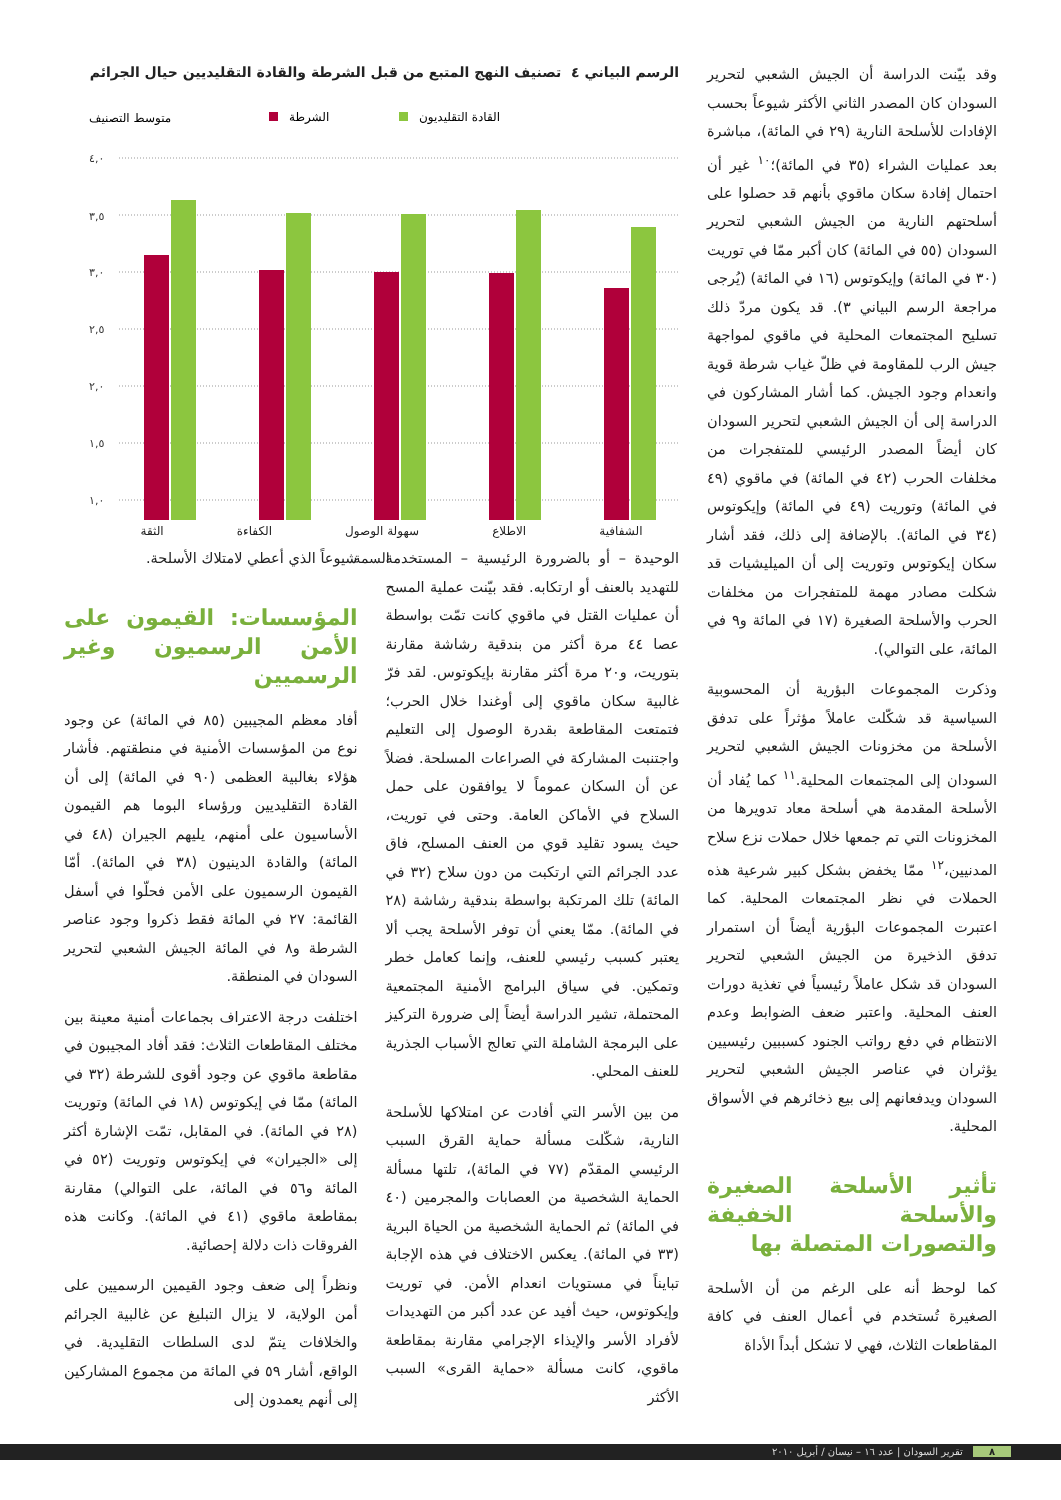وقد بيّنت الدراسة أن الجيش الشعبي لتحرير السودان كان المصدر الثاني الأكثر شيوعاً بحسب الإفادات للأسلحة النارية (٢٩ في المائة)، مباشرة بعد عمليات الشراء (٣٥ في المائة)؛<sup>١٠</sup> غير أن احتمال إفادة سكان ماقوي بأنهم قد حصلوا على أسلحتهم النارية من الجيش الشعبي لتحرير السودان (٥٥ في المائة) كان أكبر ممّا في توريت (٣٠ في المائة) وإيكوتوس (١٦ في المائة) (يُرجى مراجعة الرسم البياني ٣). قد يكون مردّ ذلك تسليح المجتمعات المحلية في ماقوي لمواجهة جيش الرب للمقاومة في ظلّ غياب شرطة قوية وانعدام وجود الجيش. كما أشار المشاركون في الدراسة إلى أن الجيش الشعبي لتحرير السودان كان أيضاً المصدر الرئيسي للمتفجرات من مخلفات الحرب (٤٢ في المائة) في ماقوي (٤٩ في المائة) وتوريت (٤٩ في المائة) وإيكوتوس (٣٤ في المائة). بالإضافة إلى ذلك، فقد أشار سكان إيكوتوس وتوريت إلى أن الميليشيات قد شكلت مصادر مهمة للمتفجرات من مخلفات الحرب والأسلحة الصغيرة (١٧ في المائة و٩ في المائة، على التوالي).
وذكرت المجموعات البؤرية أن المحسوبية السياسية قد شكّلت عاملاً مؤثراً على تدفق الأسلحة من مخزونات الجيش الشعبي لتحرير السودان إلى المجتمعات المحلية.<sup>١١</sup> كما يُفاد أن الأسلحة المقدمة هي أسلحة معاد تدويرها من المخزونات التي تم جمعها خلال حملات نزع سلاح المدنيين،<sup>١٢</sup> ممّا يخفض بشكل كبير شرعية هذه الحملات في نظر المجتمعات المحلية. كما اعتبرت المجموعات البؤرية أيضاً أن استمرار تدفق الذخيرة من الجيش الشعبي لتحرير السودان قد شكل عاملاً رئيسياً في تغذية دورات العنف المحلية. واعتبر ضعف الضوابط وعدم الانتظام في دفع رواتب الجنود كسببين رئيسيين يؤثران في عناصر الجيش الشعبي لتحرير السودان ويدفعانهم إلى بيع ذخائرهم في الأسواق المحلية.
تأثير الأسلحة الصغيرة والأسلحة الخفيفة والتصورات المتصلة بها
كما لوحظ أنه على الرغم من أن الأسلحة الصغيرة تُستخدم في أعمال العنف في كافة المقاطعات الثلاث، فهي لا تشكل أبداً الأداة
الرسم البياني ٤ تصنيف النهج المتبع من قبل الشرطة والقادة التقليديين حيال الجرائم
متوسط التصنيف
الشرطة
القادة التقليديون
٤,٠
٣,٥
٣,٠
٢,٥
٢,٠
١,٥
١,٠
الثقة الكفاءة سهولة الوصول الاطلاع الشفافية
السمة
الوحيدة – أو بالضرورة الرئيسية – المستخدمة للتهديد بالعنف أو ارتكابه. فقد بيّنت عملية المسح أن عمليات القتل في ماقوي كانت تمّت بواسطة عصا ٤٤ مرة أكثر من بندقية رشاشة مقارنة بتوريت، و٢٠ مرة أكثر مقارنة بإيكوتوس. لقد فرّ غالبية سكان ماقوي إلى أوغندا خلال الحرب؛ فتمتعت المقاطعة بقدرة الوصول إلى التعليم واجتنبت المشاركة في الصراعات المسلحة. فضلاً عن أن السكان عموماً لا يوافقون على حمل السلاح في الأماكن العامة. وحتى في توريت، حيث يسود تقليد قوي من العنف المسلح، فاق عدد الجرائم التي ارتكبت من دون سلاح (٣٢ في المائة) تلك المرتكبة بواسطة بندقية رشاشة (٢٨ في المائة). ممّا يعني أن توفر الأسلحة يجب ألا يعتبر كسبب رئيسي للعنف، وإنما كعامل خطر وتمكين. في سياق البرامج الأمنية المجتمعية المحتملة، تشير الدراسة أيضاً إلى ضرورة التركيز على البرمجة الشاملة التي تعالج الأسباب الجذرية للعنف المحلي.
من بين الأسر التي أفادت عن امتلاكها للأسلحة النارية، شكّلت مسألة حماية القرق السبب الرئيسي المقدّم (٧٧ في المائة)، تلتها مسألة الحماية الشخصية من العصابات والمجرمين (٤٠ في المائة) ثم الحماية الشخصية من الحياة البرية (٣٣ في المائة). يعكس الاختلاف في هذه الإجابة تبايناً في مستويات انعدام الأمن. في توريت وإيكوتوس، حيث أفيد عن عدد أكبر من التهديدات لأفراد الأسر والإيذاء الإجرامي مقارنة بمقاطعة ماقوي، كانت مسألة «حماية القرى» السبب الأكثر
شيوعاً الذي أعطي لامتلاك الأسلحة.
المؤسسات: القيمون على الأمن الرسميون وغير الرسميين
أفاد معظم المجيبين (٨٥ في المائة) عن وجود نوع من المؤسسات الأمنية في منطقتهم. فأشار هؤلاء بغالبية العظمى (٩٠ في المائة) إلى أن القادة التقليديين ورؤساء البوما هم القيمون الأساسيون على أمنهم، يليهم الجيران (٤٨ في المائة) والقادة الدينيون (٣٨ في المائة). أمّا القيمون الرسميون على الأمن فحلّوا في أسفل القائمة: ٢٧ في المائة فقط ذكروا وجود عناصر الشرطة و٨ في المائة الجيش الشعبي لتحرير السودان في المنطقة.
اختلفت درجة الاعتراف بجماعات أمنية معينة بين مختلف المقاطعات الثلاث: فقد أفاد المجيبون في مقاطعة ماقوي عن وجود أقوى للشرطة (٣٢ في المائة) ممّا في إيكوتوس (١٨ في المائة) وتوريت (٢٨ في المائة). في المقابل، تمّت الإشارة أكثر إلى «الجيران» في إيكوتوس وتوريت (٥٢ في المائة و٥٦ في المائة، على التوالي) مقارنة بمقاطعة ماقوي (٤١ في المائة). وكانت هذه الفروقات ذات دلالة إحصائية.
ونظراً إلى ضعف وجود القيمين الرسميين على أمن الولاية، لا يزال التبليغ عن غالبية الجرائم والخلافات يتمّ لدى السلطات التقليدية. في الواقع، أشار ٥٩ في المائة من مجموع المشاركين إلى أنهم يعمدون إلى
٨ تقرير السودان | عدد ١٦ – نيسان / أبريل ٢٠١٠